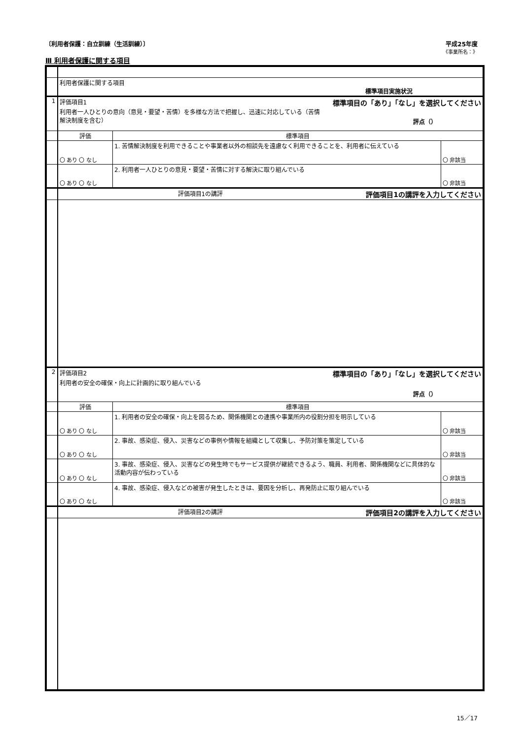〔利用者保護：自立訓練（生活訓練）〕 平成25年度
《事業所名：》
Ⅲ 利用者保護に関する項目
| | 利用者保護に関する項目 標準項目実施状況 | | |
| 1 | 評価項目1 標準項目の「あり」「なし」を選択してください 利用者一人ひとりの意向（意見・要望・苦情）を多様な方法で把握し、迅速に対応している（苦情 解決制度を含む） 評点（） | | |
| | 評価 | 標準項目 | |
| | 〇 あり 〇 なし | 1. 苦情解決制度を利用できることや事業者以外の相談先を遠慮なく利用できることを、利用者に伝えている | 〇 非該当 |
| | 〇 あり 〇 なし | 2. 利用者一人ひとりの意見・要望・苦情に対する解決に取り組んでいる | 〇 非該当 |
| | 評価項目1の講評 評価項目1の講評を入力してください | | |
| 2 | 評価項目2 標準項目の「あり」「なし」を選択してください 利用者の安全の確保・向上に計画的に取り組んでいる 評点（） | | |
| | 評価 | 標準項目 | |
| | 〇 あり 〇 なし | 1. 利用者の安全の確保・向上を図るため、関係機関との連携や事業所内の役割分担を明示している | 〇 非該当 |
| | 〇 あり 〇 なし | 2. 事故、感染症、侵入、災害などの事例や情報を組織として収集し、予防対策を策定している | 〇 非該当 |
| | 〇 あり 〇 なし | 3. 事故、感染症、侵入、災害などの発生時でもサービス提供が継続できるよう、職員、利用者、関係機関などに具体的な活動内容が伝わっている | 〇 非該当 |
| | 〇 あり 〇 なし | 4. 事故、感染症、侵入などの被害が発生したときは、要因を分析し、再発防止に取り組んでいる | 〇 非該当 |
| | 評価項目2の講評 評価項目2の講評を入力してください | | |
15／17